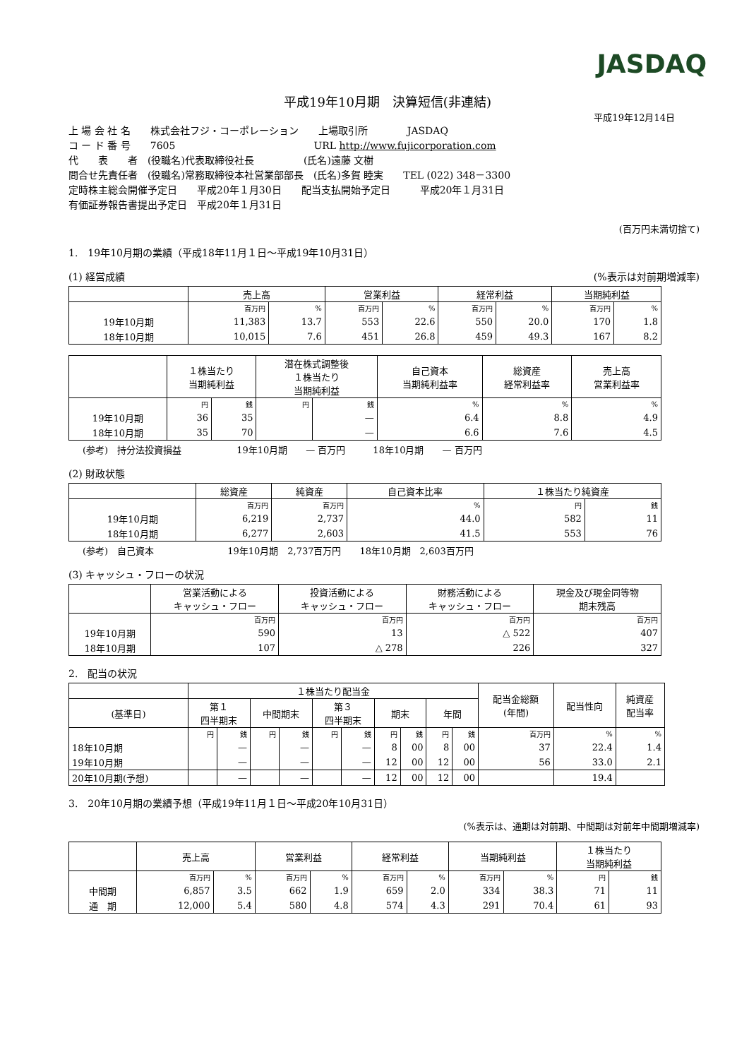JASDAQ
平成19年10月期　決算短信(非連結)
平成19年12月14日
上 場 会 社 名　　株式会社フジ・コーポレーション　　上場取引所　　　　JASDAQ
コ ー ド 番 号　　7605　　　　　　　　　　　　　　URL http://www.fujicorporation.com
代　　表　　者　(役職名)代表取締役社長　　　　　(氏名)遠藤 文樹
問合せ先責任者　(役職名)常務取締役本社営業部部長　(氏名)多賀 睦実　　TEL (022) 348－3300
定時株主総会開催予定日　　平成20年１月30日　　配当支払開始予定日　　　平成20年１月31日
有価証券報告書提出予定日　平成20年１月31日
(百万円未満切捨て)
1.　19年10月期の業績（平成18年11月１日～平成19年10月31日）
(1) 経営成績 (%表示は対前期増減率)
| | 売上高 | | 営業利益 | | 経常利益 | | 当期純利益 | |
| --- | --- | --- | --- | --- | --- | --- | --- | --- |
| | 百万円 | % | 百万円 | % | 百万円 | % | 百万円 | % |
| 19年10月期 | 11,383 | 13.7 | 553 | 22.6 | 550 | 20.0 | 170 | 1.8 |
| 18年10月期 | 10,015 | 7.6 | 451 | 26.8 | 459 | 49.3 | 167 | 8.2 |
| | １株当たり 当期純利益 | | 潜在株式調整後 １株当たり 当期純利益 | | 自己資本 当期純利益率 | 総資産 経常利益率 | 売上高 営業利益率 |
| --- | --- | --- | --- | --- | --- | --- | --- |
| | 円 | 銭 | 円 | 銭 | % | % | % |
| 19年10月期 | 36 | 35 | | — | 6.4 | 8.8 | 4.9 |
| 18年10月期 | 35 | 70 | | — | 6.6 | 7.6 | 4.5 |
(参考)　持分法投資損益　　　　　　19年10月期　　— 百万円　　　18年10月期　　— 百万円
(2) 財政状態
| | 総資産 | 純資産 | 自己資本比率 | １株当たり純資産 | |
| --- | --- | --- | --- | --- | --- |
| | 百万円 | 百万円 | % | 円 | 銭 |
| 19年10月期 | 6,219 | 2,737 | 44.0 | 582 | 11 |
| 18年10月期 | 6,277 | 2,603 | 41.5 | 553 | 76 |
(参考)　自己資本　　　　　　　　19年10月期　2,737百万円　　18年10月期　2,603百万円
(3) キャッシュ・フローの状況
| | 営業活動による キャッシュ・フロー | 投資活動による キャッシュ・フロー | 財務活動による キャッシュ・フロー | 現金及び現金同等物 期末残高 |
| --- | --- | --- | --- | --- |
| | 百万円 | 百万円 | 百万円 | 百万円 |
| 19年10月期 | 590 | 13 | △ 522 | 407 |
| 18年10月期 | 107 | △ 278 | 226 | 327 |
2.　配当の状況
| | １株当たり配当金 | | | | | | | | | | 配当金総額 (年間) | 配当性向 | 純資産 配当率 |
| --- | --- | --- | --- | --- | --- | --- | --- | --- | --- | --- | --- | --- | --- |
| (基準日) | 第１ 四半期末 | | 中間期末 | | 第３ 四半期末 | | 期末 | | 年間 | | | | |
| | 円 | 銭 | 円 | 銭 | 円 | 銭 | 円 | 銭 | 円 | 銭 | 百万円 | % | % |
| 18年10月期 | | — | | — | | — | 8 | 00 | 8 | 00 | 37 | 22.4 | 1.4 |
| 19年10月期 | | — | | — | | — | 12 | 00 | 12 | 00 | 56 | 33.0 | 2.1 |
| 20年10月期(予想) | | — | | — | | — | 12 | 00 | 12 | 00 | | 19.4 | |
3.　20年10月期の業績予想（平成19年11月１日～平成20年10月31日）
(%表示は、通期は対前期、中間期は対前年中間期増減率)
| | 売上高 | | 営業利益 | | 経常利益 | | 当期純利益 | | １株当たり 当期純利益 | |
| --- | --- | --- | --- | --- | --- | --- | --- | --- | --- | --- |
| | 百万円 | % | 百万円 | % | 百万円 | % | 百万円 | % | 円 | 銭 |
| 中間期 | 6,857 | 3.5 | 662 | 1.9 | 659 | 2.0 | 334 | 38.3 | 71 | 11 |
| 通 期 | 12,000 | 5.4 | 580 | 4.8 | 574 | 4.3 | 291 | 70.4 | 61 | 93 |